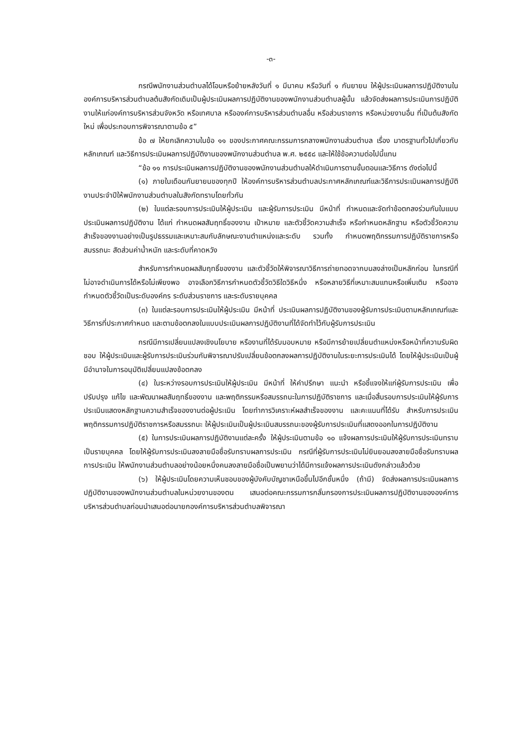-๓-
กรณีพนักงานส่วนตำบลได้โอนหรือย้ายหลังวันที่ ๑ มีนาคม หรือวันที่ ๑ กันยายน ให้ผู้ประเมินผลการปฏิบัติงานในองค์การบริหารส่วนตำบลต้นสังกัดเดิมเป็นผู้ประเมินผลการปฏิบัติงานของพนักงานส่วนตำบลผู้นั้น แล้วจัดส่งผลการประเมินการปฏิบัติงานให้แก่องค์การบริหารส่วนจังหวัด หรือเทศบาล หรือองค์การบริหารส่วนตำบลอื่น หรือส่วนราชการ หรือหน่วยงานอื่น ที่เป็นต้นสังกัดใหม่ เพื่อประกอบการพิจารณาตามข้อ ๕”
ข้อ ๗ ให้ยกเลิกความในข้อ ๑๑ ของประกาศคณะกรรมการกลางพนักงานส่วนตำบล เรื่อง มาตรฐานทั่วไปเกี่ยวกับหลักเกณฑ์ และวิธีการประเมินผลการปฏิบัติงานของพนักงานส่วนตำบล พ.ศ. ๒๕๕๘ และให้ใช้ข้อความต่อไปนี้แทน
“ข้อ ๑๑ การประเมินผลการปฏิบัติงานของพนักงานส่วนตำบลให้ดำเนินการตามขั้นตอนและวิธีการ ดังต่อไปนี้
(๑) ภายในเดือนกันยายนของทุกปี ให้องค์การบริหารส่วนตำบลประกาศหลักเกณฑ์และวิธีการประเมินผลการปฏิบัติงานประจำปีให้พนักงานส่วนตำบลในสังกัดทราบโดยทั่วกัน
(๒) ในแต่ละรอบการประเมินให้ผู้ประเมิน และผู้รับการประเมิน มีหน้าที่ กำหนดและจัดทำข้อตกลงร่วมกันในแบบประเมินผลการปฏิบัติงาน ได้แก่ กำหนดผลสัมฤทธิ์ของงาน เป้าหมาย และตัวชี้วัดความสำเร็จ หรือกำหนดหลักฐาน หรือตัวชี้วัดความสำเร็จของงานอย่างเป็นรูปธรรมและเหมาะสมกับลักษณะงานตำแหน่งและระดับ รวมทั้ง กำหนดพฤติกรรมการปฏิบัติราชการหรือสมรรถนะ สัดส่วนค่าน้ำหนัก และระดับที่คาดหวัง
สำหรับการกำหนดผลสัมฤทธิ์ของงาน และตัวชี้วัดให้พิจารณาวิธีการถ่ายทอดจากบนลงล่างเป็นหลักก่อน ในกรณีที่ไม่อาจดำเนินการได้หรือไม่เพียงพอ อาจเลือกวิธีการกำหนดตัวชี้วัดวิธีใดวิธีหนึ่ง หรือหลายวิธีที่เหมาะสมแทนหรือเพิ่มเติม หรืออาจกำหนดตัวชี้วัดเป็นระดับองค์กร ระดับส่วนราชการ และระดับรายบุคคล
(๓) ในแต่ละรอบการประเมินให้ผู้ประเมิน มีหน้าที่ ประเมินผลการปฏิบัติงานของผู้รับการประเมินตามหลักเกณฑ์และวิธีการที่ประกาศกำหนด และตามข้อตกลงในแบบประเมินผลการปฏิบัติงานที่ได้จัดทำไว้กับผู้รับการประเมิน
กรณีมีการเปลี่ยนแปลงเชิงนโยบาย หรืองานที่ได้รับมอบหมาย หรือมีการย้ายเปลี่ยนตำแหน่งหรือหน้าที่ความรับผิดชอบ ให้ผู้ประเมินและผู้รับการประเมินร่วมกันพิจารณาปรับเปลี่ยนข้อตกลงผลการปฏิบัติงานในระยะการประเมินได้ โดยให้ผู้ประเมินเป็นผู้มีอำนาจในการอนุมัติเปลี่ยนแปลงข้อตกลง
(๔) ในระหว่างรอบการประเมินให้ผู้ประเมิน มีหน้าที่ ให้คำปรึกษา แนะนำ หรือชี้แจงให้แก่ผู้รับการประเมิน เพื่อปรับปรุง แก้ไข และพัฒนาผลสัมฤทธิ์ของงาน และพฤติกรรมหรือสมรรถนะในการปฏิบัติราชการ และเมื่อสิ้นรอบการประเมินให้ผู้รับการประเมินแสดงหลักฐานความสำเร็จของงานต่อผู้ประเมิน โดยทำการวิเคราะห์ผลสำเร็จของงาน และคะแนนที่ได้รับ สำหรับการประเมินพฤติกรรมการปฏิบัติราชการหรือสมรรถนะ ให้ผู้ประเมินเป็นผู้ประเมินสมรรถนะของผู้รับการประเมินที่แสดงออกในการปฏิบัติงาน
(๕) ในการประเมินผลการปฏิบัติงานแต่ละครั้ง ให้ผู้ประเมินตามข้อ ๑๐ แจ้งผลการประเมินให้ผู้รับการประเมินทราบเป็นรายบุคคล โดยให้ผู้รับการประเมินลงลายมือชื่อรับทราบผลการประเมิน กรณีที่ผู้รับการประเมินไม่ยินยอมลงลายมือชื่อรับทราบผลการประเมิน ให้พนักงานส่วนตำบลอย่างน้อยหนึ่งคนลงลายมือชื่อเป็นพยานว่าได้มีการแจ้งผลการประเมินดังกล่าวแล้วด้วย
(๖) ให้ผู้ประเมินโดยความเห็นชอบของผู้บังคับบัญชาเหนือขึ้นไปอีกชั้นหนึ่ง (ถ้ามี) จัดส่งผลการประเมินผลการปฏิบัติงานของพนักงานส่วนตำบลในหน่วยงานของตน เสนอต่อคณะกรรมการกลั่นกรองการประเมินผลการปฏิบัติงานขององค์การบริหารส่วนตำบลก่อนนำเสนอต่อนายกองค์การบริหารส่วนตำบลพิจารณา